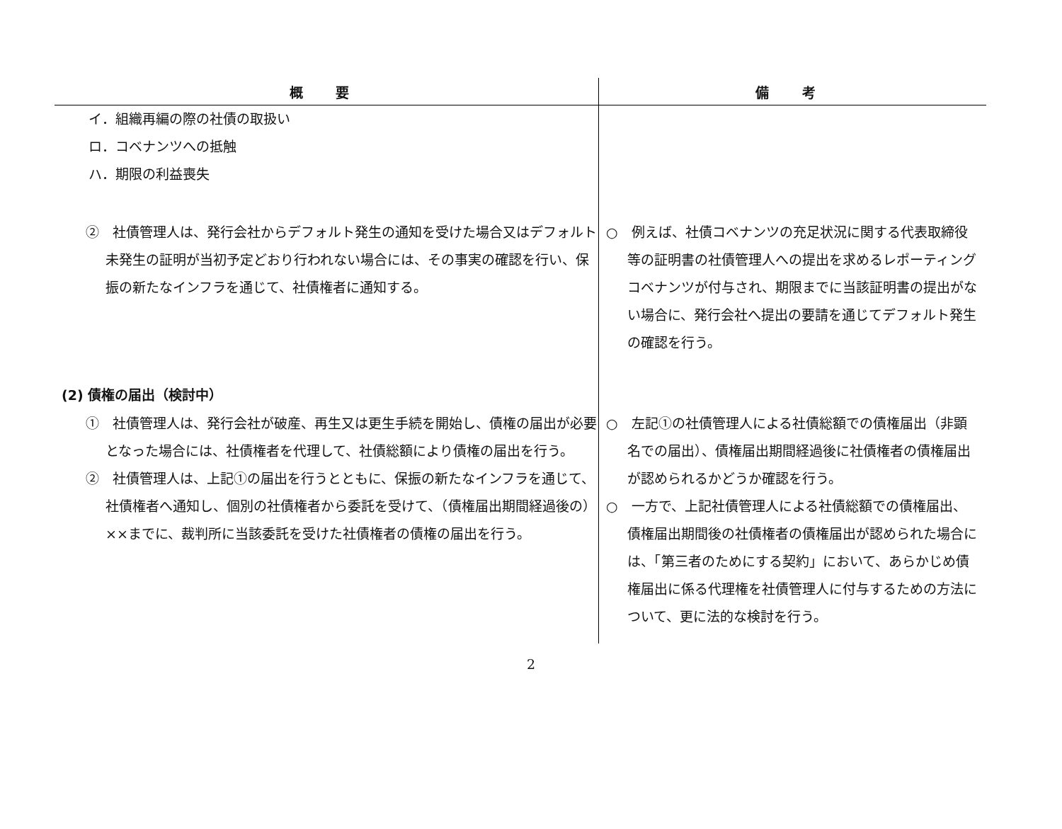| 概 要 | 備 考 |
| --- | --- |
| イ．組織再編の際の社債の取扱い ロ．コベナンツへの抵触 ハ．期限の利益喪失 | |
| ② 社債管理人は、発行会社からデフォルト発生の通知を受けた場合又はデフォルト未発生の証明が当初予定どおり行われない場合には、その事実の確認を行い、保振の新たなインフラを通じて、社債権者に通知する。 | ○ 例えば、社債コベナンツの充足状況に関する代表取締役等の証明書の社債管理人への提出を求めるレポーティングコベナンツが付与され、期限までに当該証明書の提出がない場合に、発行会社へ提出の要請を通じてデフォルト発生の確認を行う。 |
| (2) 債権の届出（検討中） | |
| ① 社債管理人は、発行会社が破産、再生又は更生手続を開始し、債権の届出が必要となった場合には、社債権者を代理して、社債総額により債権の届出を行う。 ② 社債管理人は、上記①の届出を行うとともに、保振の新たなインフラを通じて、社債権者へ通知し、個別の社債権者から委託を受けて、（債権届出期間経過後の）××までに、裁判所に当該委託を受けた社債権者の債権の届出を行う。 | ○ 左記①の社債管理人による社債総額での債権届出（非顕名での届出）、債権届出期間経過後に社債権者の債権届出が認められるかどうか確認を行う。 ○ 一方で、上記社債管理人による社債総額での債権届出、債権届出期間後の社債権者の債権届出が認められた場合には、「第三者のためにする契約」において、あらかじめ債権届出に係る代理権を社債管理人に付与するための方法について、更に法的な検討を行う。 |
2